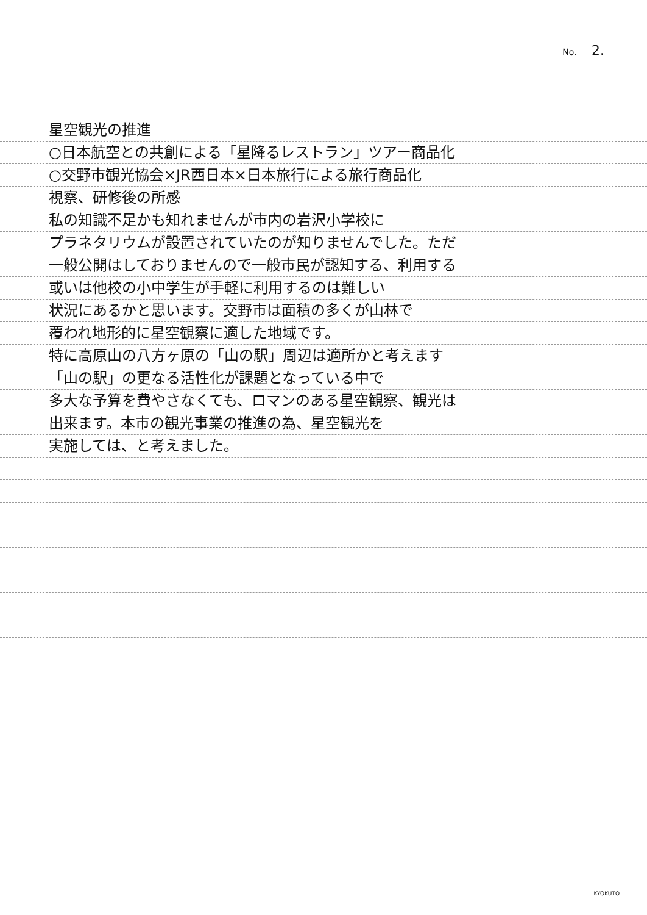No. 2.
星空観光の推進
○日本航空との共創による「星降るレストラン」ツアー商品化
○交野市観光協会×JR西日本×日本旅行による旅行商品化
視察、研修後の所感
私の知識不足かも知れませんが市内の岩沢小学校に
プラネタリウムが設置されていたのが知りませんでした。ただ
一般公開はしておりませんので一般市民が認知する、利用する
或いは他校の小中学生が手軽に利用するのは難しい
状況にあるかと思います。交野市は面積の多くが山林で
覆われ地形的に星空観察に適した地域です。
特に高原山の八方ヶ原の「山の駅」周辺は適所かと考えます
「山の駅」の更なる活性化が課題となっている中で
多大な予算を費やさなくても、ロマンのある星空観察、観光は
出来ます。本市の観光事業の推進の為、星空観光を
実施しては、と考えました。
KYOKUTO